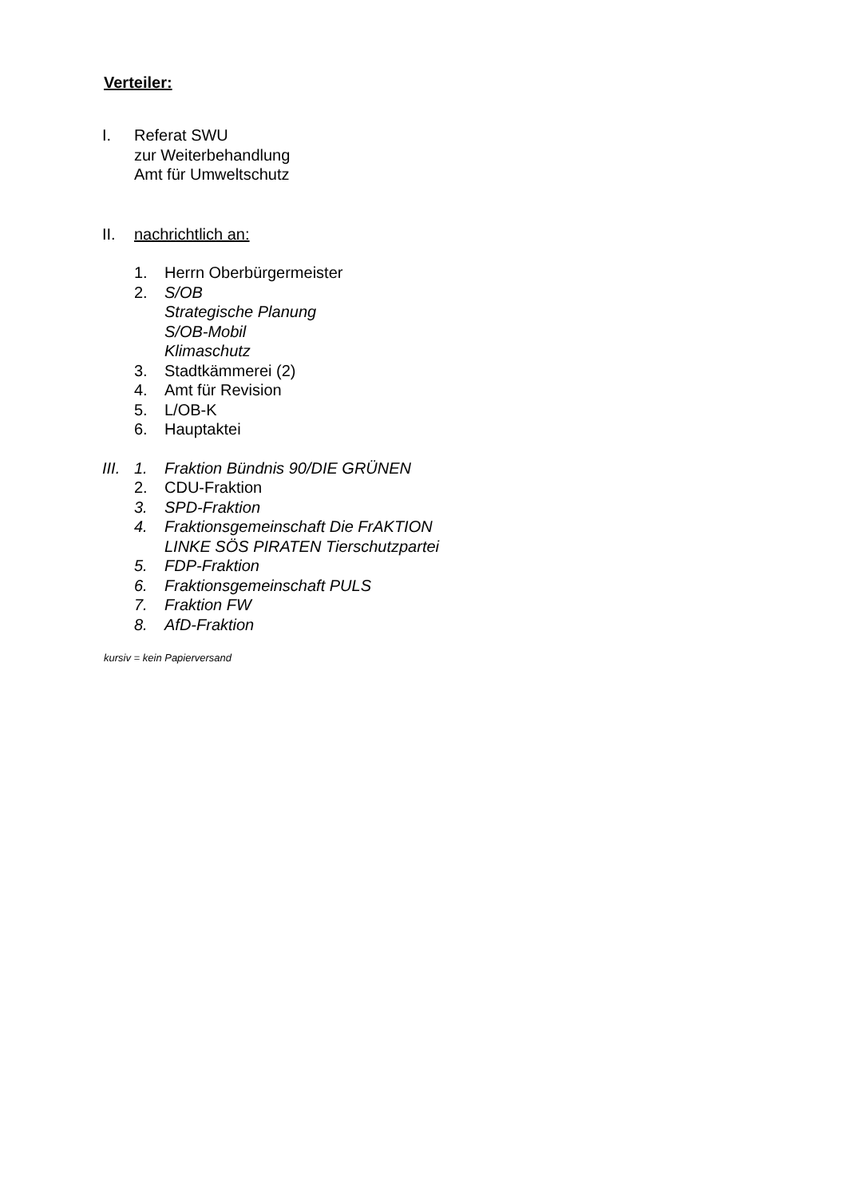Verteiler:
I. Referat SWU
zur Weiterbehandlung
Amt für Umweltschutz
II. nachrichtlich an:
1. Herrn Oberbürgermeister
2. S/OB
Strategische Planung
S/OB-Mobil
Klimaschutz
3. Stadtkämmerei (2)
4. Amt für Revision
5. L/OB-K
6. Hauptaktei
III.
1. Fraktion Bündnis 90/DIE GRÜNEN
2. CDU-Fraktion
3. SPD-Fraktion
4. Fraktionsgemeinschaft Die FrAKTION
LINKE SÖS PIRATEN Tierschutzpartei
5. FDP-Fraktion
6. Fraktionsgemeinschaft PULS
7. Fraktion FW
8. AfD-Fraktion
kursiv = kein Papierversand